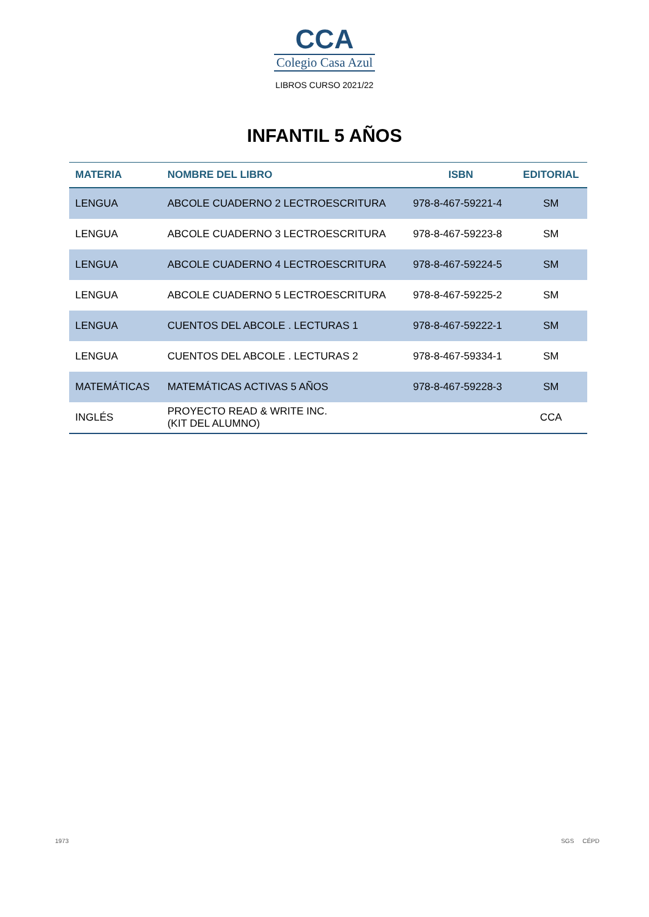CCA
Colegio Casa Azul
LIBROS CURSO 2021/22
INFANTIL 5 AÑOS
| MATERIA | NOMBRE DEL LIBRO | ISBN | EDITORIAL |
| --- | --- | --- | --- |
| LENGUA | ABCOLE CUADERNO 2 LECTROESCRITURA | 978-8-467-59221-4 | SM |
| LENGUA | ABCOLE CUADERNO 3 LECTROESCRITURA | 978-8-467-59223-8 | SM |
| LENGUA | ABCOLE CUADERNO 4 LECTROESCRITURA | 978-8-467-59224-5 | SM |
| LENGUA | ABCOLE CUADERNO 5 LECTROESCRITURA | 978-8-467-59225-2 | SM |
| LENGUA | CUENTOS DEL ABCOLE . LECTURAS 1 | 978-8-467-59222-1 | SM |
| LENGUA | CUENTOS DEL ABCOLE . LECTURAS 2 | 978-8-467-59334-1 | SM |
| MATEMÁTICAS | MATEMÁTICAS ACTIVAS 5 AÑOS | 978-8-467-59228-3 | SM |
| INGLÉS | PROYECTO READ & WRITE INC. (KIT DEL ALUMNO) | | CCA |
1973 SGS CÉPD